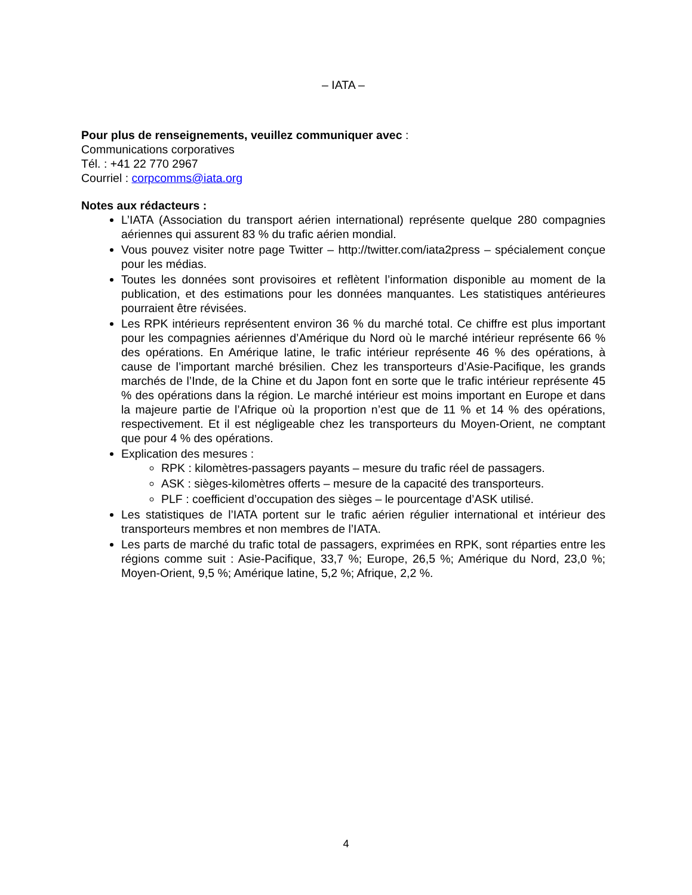– IATA –
Pour plus de renseignements, veuillez communiquer avec :
Communications corporatives
Tél. : +41 22 770 2967
Courriel : corpcomms@iata.org
Notes aux rédacteurs :
L’IATA (Association du transport aérien international) représente quelque 280 compagnies aériennes qui assurent 83 % du trafic aérien mondial.
Vous pouvez visiter notre page Twitter – http://twitter.com/iata2press – spécialement conçue pour les médias.
Toutes les données sont provisoires et reflètent l’information disponible au moment de la publication, et des estimations pour les données manquantes. Les statistiques antérieures pourraient être révisées.
Les RPK intérieurs représentent environ 36 % du marché total. Ce chiffre est plus important pour les compagnies aériennes d’Amérique du Nord où le marché intérieur représente 66 % des opérations. En Amérique latine, le trafic intérieur représente 46 % des opérations, à cause de l’important marché brésilien. Chez les transporteurs d’Asie-Pacifique, les grands marchés de l’Inde, de la Chine et du Japon font en sorte que le trafic intérieur représente 45 % des opérations dans la région. Le marché intérieur est moins important en Europe et dans la majeure partie de l’Afrique où la proportion n’est que de 11 % et 14 % des opérations, respectivement. Et il est négligeable chez les transporteurs du Moyen-Orient, ne comptant que pour 4 % des opérations.
Explication des mesures :
RPK : kilomètres-passagers payants – mesure du trafic réel de passagers.
ASK : sièges-kilomètres offerts – mesure de la capacité des transporteurs.
PLF : coefficient d’occupation des sièges – le pourcentage d’ASK utilisé.
Les statistiques de l’IATA portent sur le trafic aérien régulier international et intérieur des transporteurs membres et non membres de l’IATA.
Les parts de marché du trafic total de passagers, exprimées en RPK, sont réparties entre les régions comme suit : Asie-Pacifique, 33,7 %; Europe, 26,5 %; Amérique du Nord, 23,0 %; Moyen-Orient, 9,5 %; Amérique latine, 5,2 %; Afrique, 2,2 %.
4